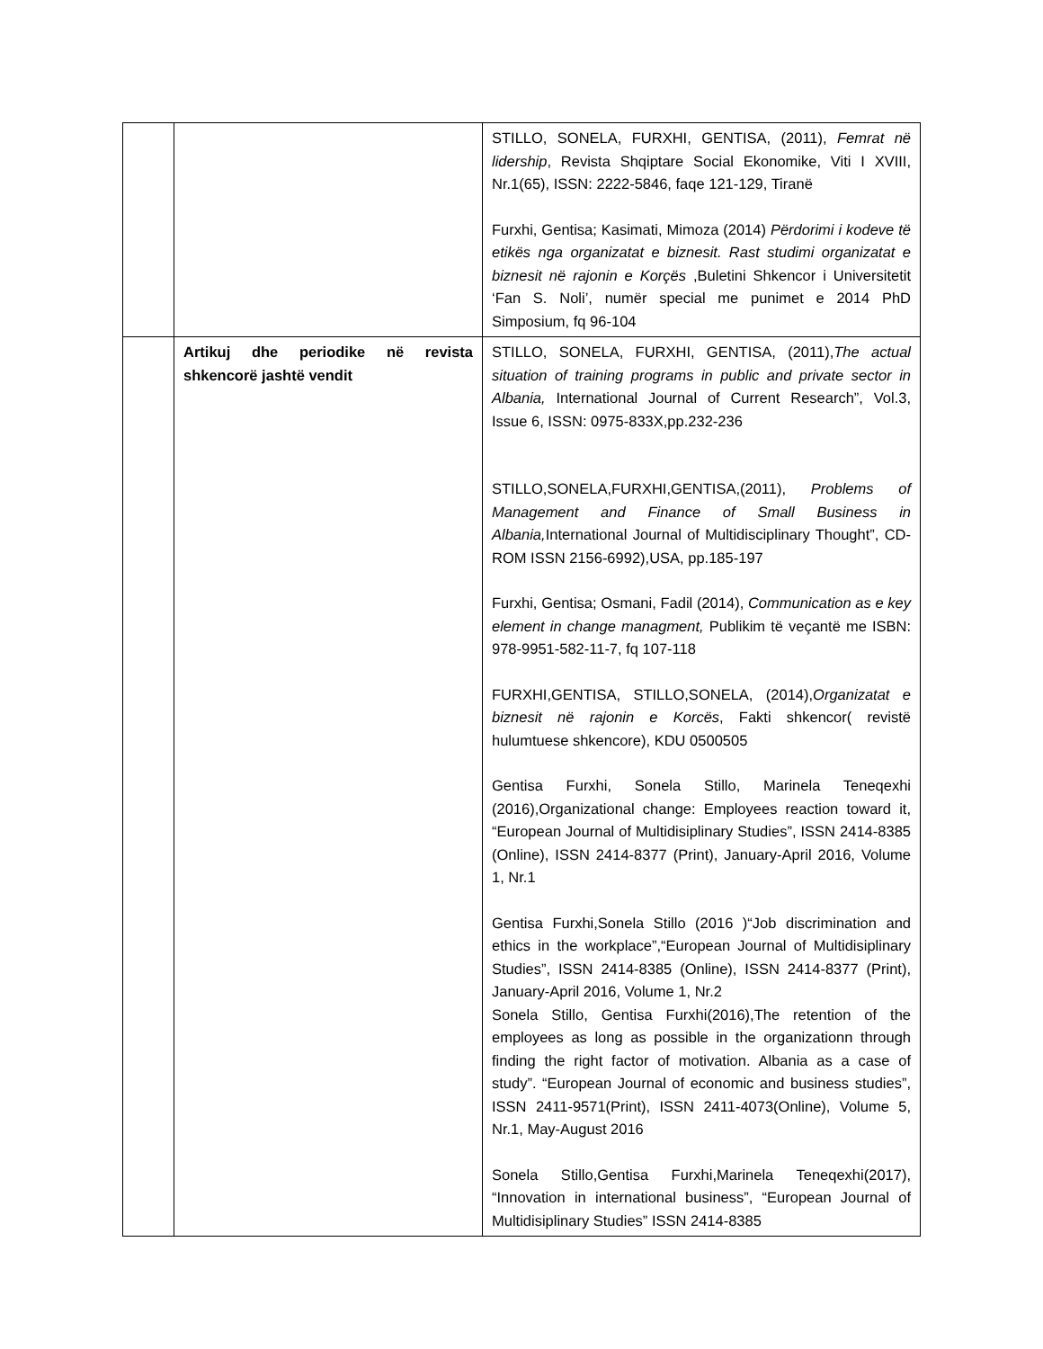| | | STILLO, SONELA, FURXHI, GENTISA, (2011), Femrat në lidership , Revista Shqiptare Social Ekonomike, Viti I XVIII, Nr.1(65), ISSN: 2222-5846, faqe 121-129, Tiranë Furxhi, Gentisa; Kasimati, Mimoza (2014) Përdorimi i kodeve të etikës nga organizatat e biznesit. Rast studimi organizatat e biznesit në rajonin e Korçës ,Buletini Shkencor i Universitetit ‘Fan S. Noli’, numër special me punimet e 2014 PhD Simposium, fq 96-104 |
| | Artikuj dhe periodike në revista shkencorë jashtë vendit | STILLO, SONELA, FURXHI, GENTISA, (2011), The actual situation of training programs in public and private sector in Albania, International Journal of Current Research”, Vol.3, Issue 6, ISSN: 0975-833X,pp.232-236 STILLO,SONELA,FURXHI,GENTISA,(2011), Problems of Management and Finance of Small Business in Albania, International Journal of Multidisciplinary Thought”, CD-ROM ISSN 2156-6992),USA, pp.185-197 Furxhi, Gentisa; Osmani, Fadil (2014), Communication as e key element in change managment, Publikim të veçantë me ISBN: 978-9951-582-11-7, fq 107-118 FURXHI,GENTISA, STILLO,SONELA, (2014), Organizatat e biznesit në rajonin e Korcës , Fakti shkencor( revistë hulumtuese shkencore), KDU 0500505 Gentisa Furxhi, Sonela Stillo, Marinela Teneqexhi (2016),Organizational change: Employees reaction toward it, “European Journal of Multidisiplinary Studies”, ISSN 2414-8385 (Online), ISSN 2414-8377 (Print), January-April 2016, Volume 1, Nr.1 Gentisa Furxhi,Sonela Stillo (2016 )“Job discrimination and ethics in the workplace”,“European Journal of Multidisiplinary Studies”, ISSN 2414-8385 (Online), ISSN 2414-8377 (Print), January-April 2016, Volume 1, Nr.2 Sonela Stillo, Gentisa Furxhi(2016),The retention of the employees as long as possible in the organizationn through finding the right factor of motivation. Albania as a case of study”. “European Journal of economic and business studies”, ISSN 2411-9571(Print), ISSN 2411-4073(Online), Volume 5, Nr.1, May-August 2016 Sonela Stillo,Gentisa Furxhi,Marinela Teneqexhi(2017), “Innovation in international business”, “European Journal of Multidisiplinary Studies” ISSN 2414-8385 |